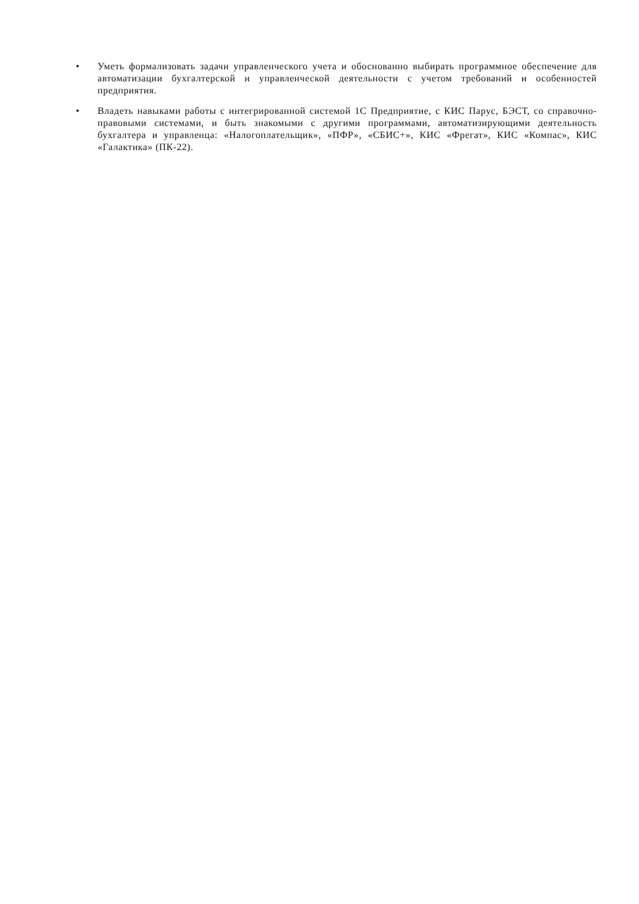• Уметь формализовать задачи управленческого учета и обоснованно выбирать программное обеспечение для автоматизации бухгалтерской и управленческой деятельности с учетом требований и особенностей предприятия.
• Владеть навыками работы с интегрированной системой 1С Предприятие, с КИС Парус, БЭСТ, со справочно-правовыми системами, и быть знакомыми с другими программами, автоматизирующими деятельность бухгалтера и управленца: «Налогоплательщик», «ПФР», «СБИС+», КИС «Фрегат», КИС «Компас», КИС «Галактика» (ПК-22).